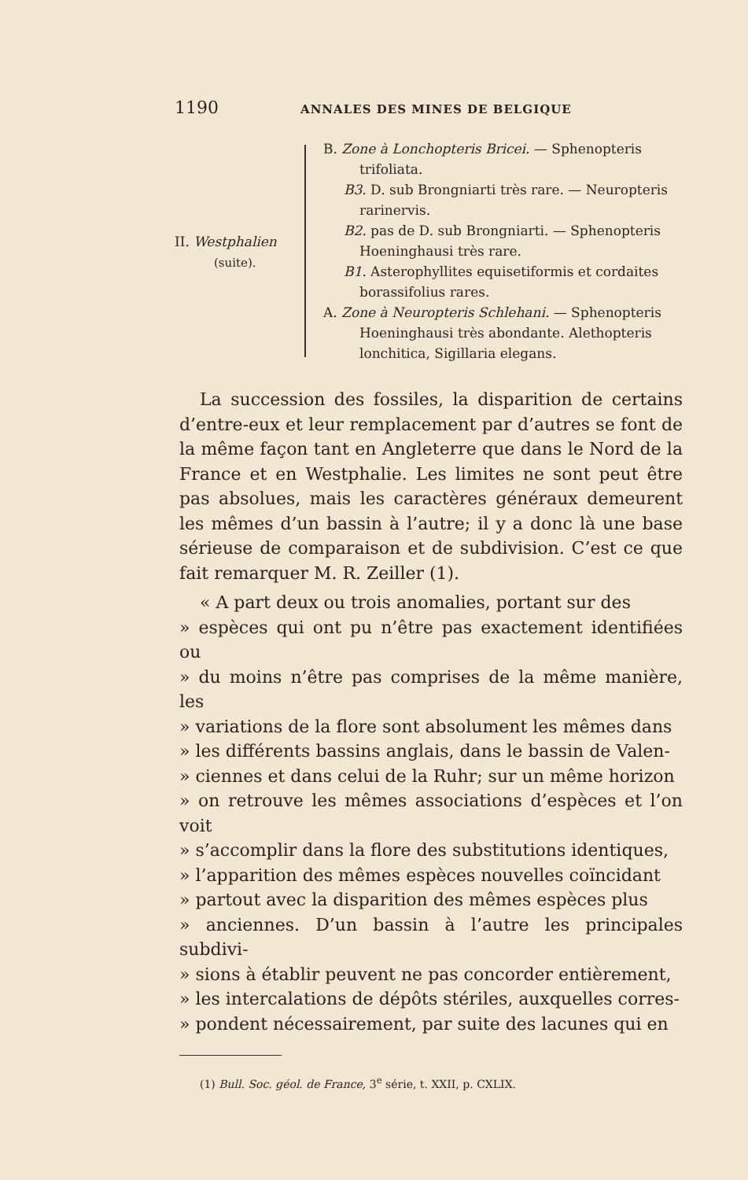1190 ANNALES DES MINES DE BELGIQUE
II. Westphalien
(suite).
B. Zone à Lonchopteris Bricei. — Sphenopteris trifoliata.
B3. D. sub Brongniarti très rare. — Neuropteris rarinervis.
B2. pas de D. sub Brongniarti. — Sphenopteris Hoeninghausi très rare.
B1. Asterophyllites equisetiformis et cordaites borassifolius rares.
A. Zone à Neuropteris Schlehani. — Sphenopteris Hoeninghausi très abondante. Alethopteris lonchitica, Sigillaria elegans.
La succession des fossiles, la disparition de certains d’entre-eux et leur remplacement par d’autres se font de la même façon tant en Angleterre que dans le Nord de la France et en Westphalie. Les limites ne sont peut être pas absolues, mais les caractères généraux demeurent les mêmes d’un bassin à l’autre; il y a donc là une base sérieuse de comparaison et de subdivision. C’est ce que fait remarquer M. R. Zeiller (1).
« A part deux ou trois anomalies, portant sur des
» espèces qui ont pu n’être pas exactement identifiées ou
» du moins n’être pas comprises de la même manière, les
» variations de la flore sont absolument les mêmes dans
» les différents bassins anglais, dans le bassin de Valen-
» ciennes et dans celui de la Ruhr; sur un même horizon
» on retrouve les mêmes associations d’espèces et l’on voit
» s’accomplir dans la flore des substitutions identiques,
» l’apparition des mêmes espèces nouvelles coïncidant
» partout avec la disparition des mêmes espèces plus
» anciennes. D’un bassin à l’autre les principales subdivi-
» sions à établir peuvent ne pas concorder entièrement,
» les intercalations de dépôts stériles, auxquelles corres-
» pondent nécessairement, par suite des lacunes qui en
(1) Bull. Soc. géol. de France, 3<sup>e</sup> série, t. XXII, p. CXLIX.